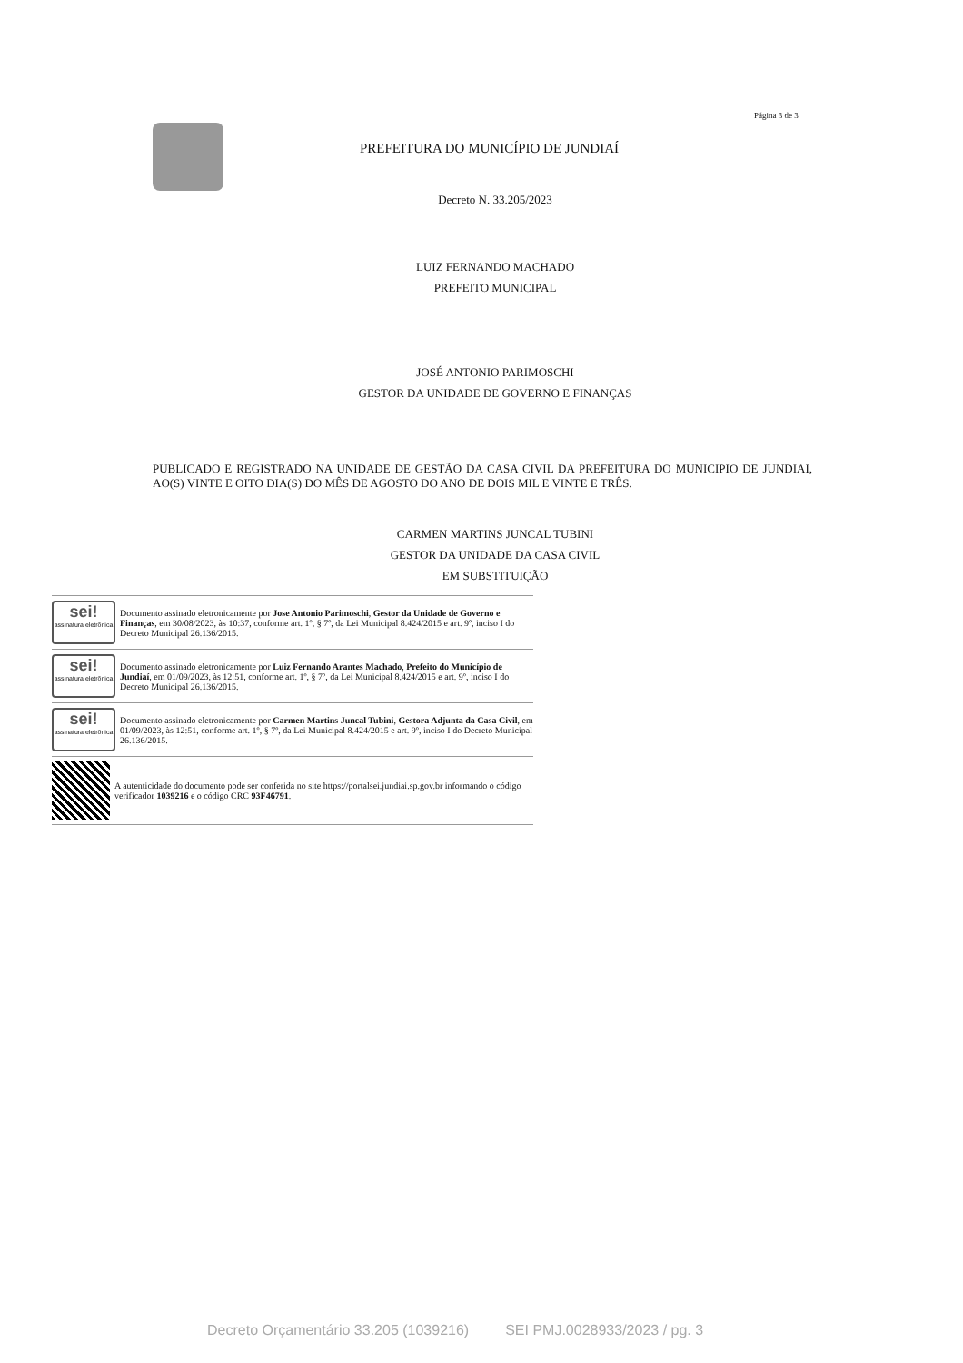Página 3 de 3
PREFEITURA DO MUNICÍPIO DE JUNDIAÍ
Decreto N. 33.205/2023
LUIZ FERNANDO MACHADO
PREFEITO MUNICIPAL
JOSÉ ANTONIO PARIMOSCHI
GESTOR DA UNIDADE DE GOVERNO E FINANÇAS
PUBLICADO E REGISTRADO NA UNIDADE DE GESTÃO DA CASA CIVIL DA PREFEITURA DO MUNICIPIO DE JUNDIAI, AO(S) VINTE E OITO DIA(S) DO MÊS DE AGOSTO DO ANO DE DOIS MIL E VINTE E TRÊS.
CARMEN MARTINS JUNCAL TUBINI
GESTOR DA UNIDADE DA CASA CIVIL
EM SUBSTITUIÇÃO
sei!
assinatura eletrônica
Documento assinado eletronicamente por Jose Antonio Parimoschi, Gestor da Unidade de Governo e Finanças, em 30/08/2023, às 10:37, conforme art. 1º, § 7º, da Lei Municipal 8.424/2015 e art. 9º, inciso I do Decreto Municipal 26.136/2015.
sei!
assinatura eletrônica
Documento assinado eletronicamente por Luiz Fernando Arantes Machado, Prefeito do Município de Jundiaí, em 01/09/2023, às 12:51, conforme art. 1º, § 7º, da Lei Municipal 8.424/2015 e art. 9º, inciso I do Decreto Municipal 26.136/2015.
sei!
assinatura eletrônica
Documento assinado eletronicamente por Carmen Martins Juncal Tubini, Gestora Adjunta da Casa Civil, em 01/09/2023, às 12:51, conforme art. 1º, § 7º, da Lei Municipal 8.424/2015 e art. 9º, inciso I do Decreto Municipal 26.136/2015.
A autenticidade do documento pode ser conferida no site https://portalsei.jundiai.sp.gov.br informando o código verificador 1039216 e o código CRC 93F46791.
Decreto Orçamentário 33.205 (1039216) SEI PMJ.0028933/2023 / pg. 3